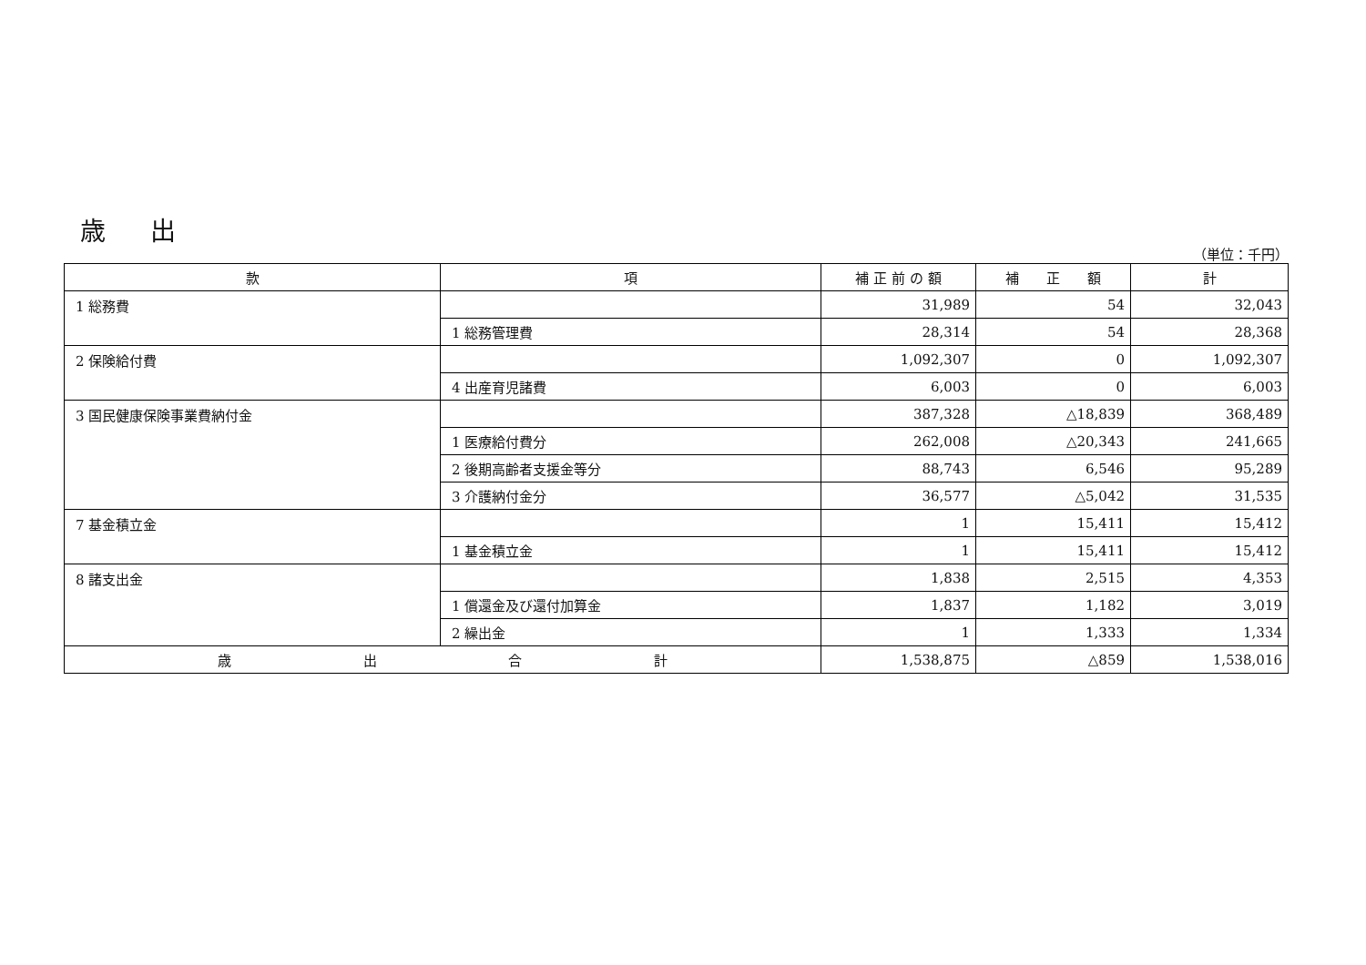歳 出
（単位：千円）
| 款 | 項 | 補 正 前 の 額 | 補 正 額 | 計 |
| --- | --- | --- | --- | --- |
| 1 総務費 | | 31,989 | 54 | 32,043 |
| | 1 総務管理費 | 28,314 | 54 | 28,368 |
| 2 保険給付費 | | 1,092,307 | 0 | 1,092,307 |
| | 4 出産育児諸費 | 6,003 | 0 | 6,003 |
| 3 国民健康保険事業費納付金 | | 387,328 | △18,839 | 368,489 |
| | 1 医療給付費分 | 262,008 | △20,343 | 241,665 |
| | 2 後期高齢者支援金等分 | 88,743 | 6,546 | 95,289 |
| | 3 介護納付金分 | 36,577 | △5,042 | 31,535 |
| 7 基金積立金 | | 1 | 15,411 | 15,412 |
| | 1 基金積立金 | 1 | 15,411 | 15,412 |
| 8 諸支出金 | | 1,838 | 2,515 | 4,353 |
| | 1 償還金及び還付加算金 | 1,837 | 1,182 | 3,019 |
| | 2 繰出金 | 1 | 1,333 | 1,334 |
| 歳 出 合 計 | | 1,538,875 | △859 | 1,538,016 |